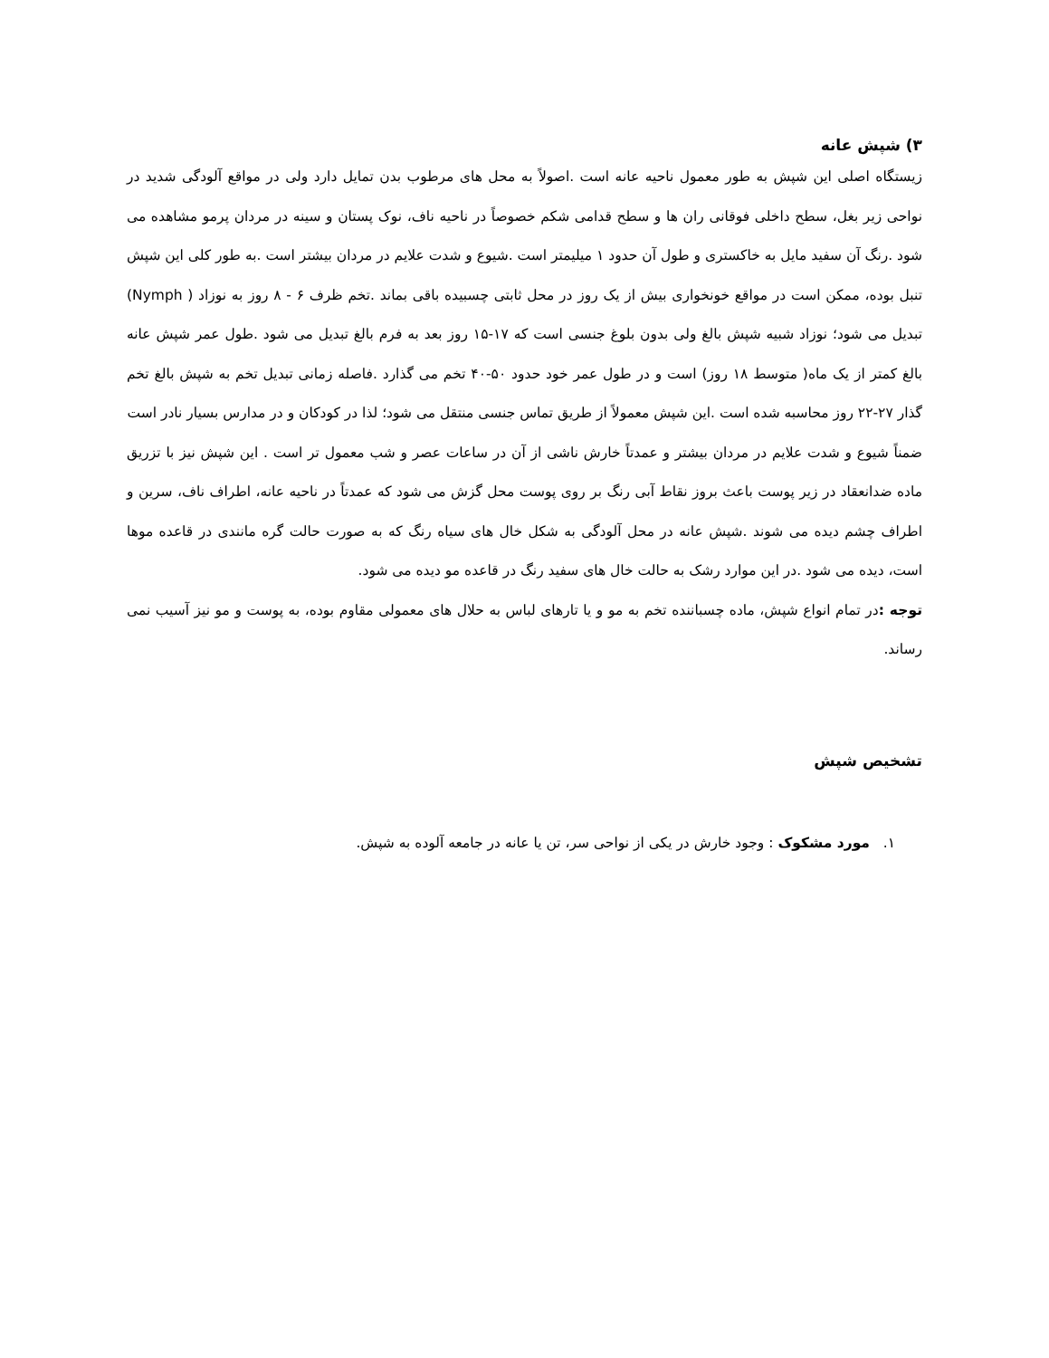۳) شپش عانه
زیستگاه اصلی این شپش به طور معمول ناحیه عانه است .اصولاً به محل های مرطوب بدن تمایل دارد ولی در مواقع آلودگی شدید در نواحی زیر بغل، سطح داخلی فوقانی ران ها و سطح قدامی شکم خصوصاً در ناحیه ناف، نوک پستان و سینه در مردان پرمو مشاهده می شود .رنگ آن سفید مایل به خاکستری و طول آن حدود ۱ میلیمتر است .شیوع و شدت علایم در مردان بیشتر است .به طور کلی این شپش تنبل بوده، ممکن است در مواقع خونخواری بیش از یک روز در محل ثابتی چسبیده باقی بماند .تخم ظرف ۶ - ۸ روز به نوزاد ( Nymph) تبدیل می شود؛ نوزاد شبیه شپش بالغ ولی بدون بلوغ جنسی است که ۱۷-۱۵ روز بعد به فرم بالغ تبدیل می شود .طول عمر شپش عانه بالغ کمتر از یک ماه( متوسط ۱۸ روز) است و در طول عمر خود حدود ۵۰-۴۰ تخم می گذارد .فاصله زمانی تبدیل تخم به شپش بالغ تخم گذار ۲۷-۲۲ روز محاسبه شده است .این شپش معمولاً از طریق تماس جنسی منتقل می شود؛ لذا در کودکان و در مدارس بسیار نادر است
ضمناً شیوع و شدت علایم در مردان بیشتر و عمدتاً خارش ناشی از آن در ساعات عصر و شب معمول تر است . این شپش نیز با تزریق ماده ضدانعقاد در زیر پوست باعث بروز نقاط آبی رنگ بر روی پوست محل گزش می شود که عمدتاً در ناحیه عانه، اطراف ناف، سرین و اطراف چشم دیده می شوند .شپش عانه در محل آلودگی به شکل خال های سیاه رنگ که به صورت حالت گره مانندی در قاعده موها است، دیده می شود .در این موارد رشک به حالت خال های سفید رنگ در قاعده مو دیده می شود.
توجه : در تمام انواع شپش، ماده چسباننده تخم به مو و یا تارهای لباس به حلال های معمولی مقاوم بوده، به پوست و مو نیز آسیب نمی رساند.
تشخیص شپش
۱. مورد مشکوک : وجود خارش در یکی از نواحی سر، تن یا عانه در جامعه آلوده به شپش.